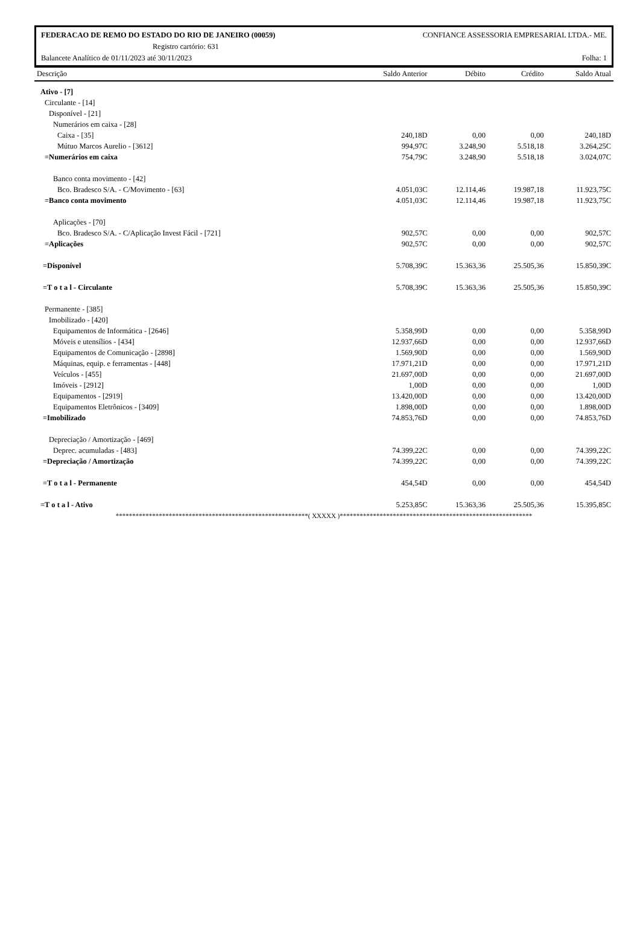FEDERACAO DE REMO DO ESTADO DO RIO DE JANEIRO (00059) CONFIANCE ASSESSORIA EMPRESARIAL LTDA.- ME.
Registro cartório: 631
Balancete Analítico de 01/11/2023 até 30/11/2023 Folha: 1
| Descrição | Saldo Anterior | Débito | Crédito | Saldo Atual |
| --- | --- | --- | --- | --- |
| Ativo - [7] | | | | |
| Circulante - [14] | | | | |
| Disponível - [21] | | | | |
| Numerários em caixa - [28] | | | | |
| Caixa - [35] | 240,18D | 0,00 | 0,00 | 240,18D |
| Mútuo Marcos Aurelio - [3612] | 994,97C | 3.248,90 | 5.518,18 | 3.264,25C |
| =Numerários em caixa | 754,79C | 3.248,90 | 5.518,18 | 3.024,07C |
| Banco conta movimento - [42] | | | | |
| Bco. Bradesco S/A. - C/Movimento - [63] | 4.051,03C | 12.114,46 | 19.987,18 | 11.923,75C |
| =Banco conta movimento | 4.051,03C | 12.114,46 | 19.987,18 | 11.923,75C |
| Aplicações - [70] | | | | |
| Bco. Bradesco S/A. - C/Aplicação Invest Fácil - [721] | 902,57C | 0,00 | 0,00 | 902,57C |
| =Aplicações | 902,57C | 0,00 | 0,00 | 902,57C |
| =Disponível | 5.708,39C | 15.363,36 | 25.505,36 | 15.850,39C |
| =T o t a l - Circulante | 5.708,39C | 15.363,36 | 25.505,36 | 15.850,39C |
| Permanente - [385] | | | | |
| Imobilizado - [420] | | | | |
| Equipamentos de Informática - [2646] | 5.358,99D | 0,00 | 0,00 | 5.358,99D |
| Móveis e utensílios - [434] | 12.937,66D | 0,00 | 0,00 | 12.937,66D |
| Equipamentos de Comunicação - [2898] | 1.569,90D | 0,00 | 0,00 | 1.569,90D |
| Máquinas, equip. e ferramentas - [448] | 17.971,21D | 0,00 | 0,00 | 17.971,21D |
| Veículos - [455] | 21.697,00D | 0,00 | 0,00 | 21.697,00D |
| Imóveis - [2912] | 1,00D | 0,00 | 0,00 | 1,00D |
| Equipamentos - [2919] | 13.420,00D | 0,00 | 0,00 | 13.420,00D |
| Equipamentos Eletrônicos - [3409] | 1.898,00D | 0,00 | 0,00 | 1.898,00D |
| =Imobilizado | 74.853,76D | 0,00 | 0,00 | 74.853,76D |
| Depreciação / Amortização - [469] | | | | |
| Deprec. acumuladas - [483] | 74.399,22C | 0,00 | 0,00 | 74.399,22C |
| =Depreciação / Amortização | 74.399,22C | 0,00 | 0,00 | 74.399,22C |
| =T o t a l - Permanente | 454,54D | 0,00 | 0,00 | 454,54D |
| =T o t a l - Ativo | 5.253,85C | 15.363,36 | 25.505,36 | 15.395,85C |
| **********************************************************( XXXXX )********************************************************** | | | | |